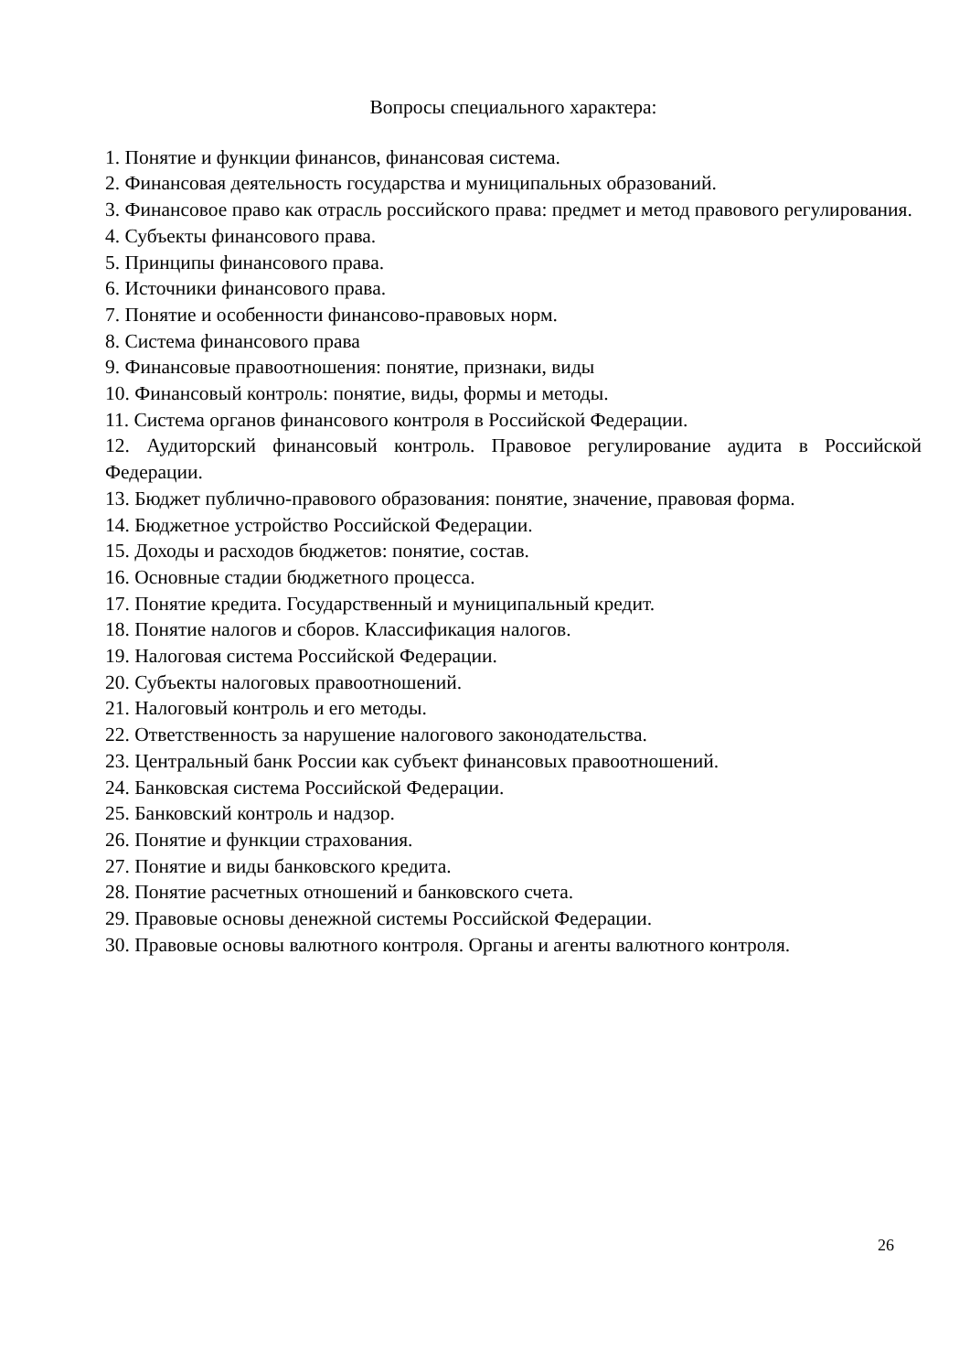Вопросы специального характера:
1. Понятие и функции финансов, финансовая система.
2. Финансовая деятельность государства и муниципальных образований.
3. Финансовое право как отрасль российского права: предмет и метод правового регулирования.
4. Субъекты финансового права.
5. Принципы финансового права.
6. Источники финансового права.
7. Понятие и особенности финансово-правовых норм.
8. Система финансового права
9. Финансовые правоотношения: понятие, признаки, виды
10. Финансовый контроль: понятие, виды, формы и методы.
11. Система органов финансового контроля в Российской Федерации.
12. Аудиторский финансовый контроль. Правовое регулирование аудита в Российской Федерации.
13. Бюджет публично-правового образования: понятие, значение, правовая форма.
14. Бюджетное устройство Российской Федерации.
15. Доходы и расходов бюджетов: понятие, состав.
16. Основные стадии бюджетного процесса.
17. Понятие кредита. Государственный и муниципальный кредит.
18. Понятие налогов и сборов. Классификация налогов.
19. Налоговая система Российской Федерации.
20. Субъекты налоговых правоотношений.
21. Налоговый контроль и его методы.
22. Ответственность за нарушение налогового законодательства.
23. Центральный банк России как субъект финансовых правоотношений.
24. Банковская система Российской Федерации.
25. Банковский контроль и надзор.
26. Понятие и функции страхования.
27. Понятие и виды банковского кредита.
28. Понятие расчетных отношений и банковского счета.
29. Правовые основы денежной системы Российской Федерации.
30. Правовые основы валютного контроля. Органы и агенты валютного контроля.
26